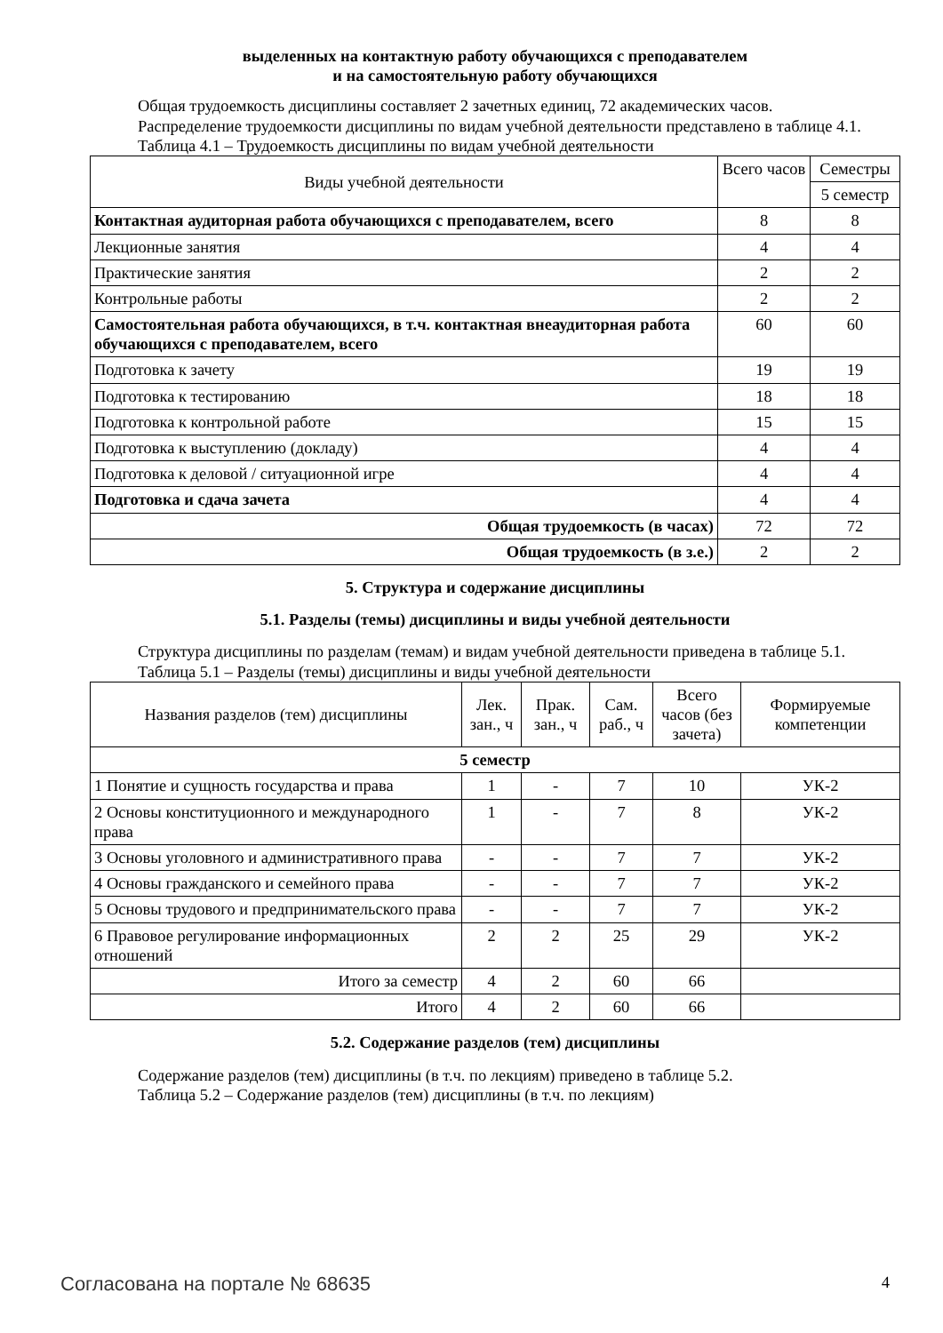выделенных на контактную работу обучающихся с преподавателем
и на самостоятельную работу обучающихся
Общая трудоемкость дисциплины составляет 2 зачетных единиц, 72 академических часов.
Распределение трудоемкости дисциплины по видам учебной деятельности представлено в таблице 4.1.
Таблица 4.1 – Трудоемкость дисциплины по видам учебной деятельности
| Виды учебной деятельности | Всего часов | Семестры |
| --- | --- | --- |
| | | 5 семестр |
| Контактная аудиторная работа обучающихся с преподавателем, всего | 8 | 8 |
| Лекционные занятия | 4 | 4 |
| Практические занятия | 2 | 2 |
| Контрольные работы | 2 | 2 |
| Самостоятельная работа обучающихся, в т.ч. контактная внеаудиторная работа обучающихся с преподавателем, всего | 60 | 60 |
| Подготовка к зачету | 19 | 19 |
| Подготовка к тестированию | 18 | 18 |
| Подготовка к контрольной работе | 15 | 15 |
| Подготовка к выступлению (докладу) | 4 | 4 |
| Подготовка к деловой / ситуационной игре | 4 | 4 |
| Подготовка и сдача зачета | 4 | 4 |
| Общая трудоемкость (в часах) | 72 | 72 |
| Общая трудоемкость (в з.е.) | 2 | 2 |
5. Структура и содержание дисциплины
5.1. Разделы (темы) дисциплины и виды учебной деятельности
Структура дисциплины по разделам (темам) и видам учебной деятельности приведена в таблице 5.1.
Таблица 5.1 – Разделы (темы) дисциплины и виды учебной деятельности
| Названия разделов (тем) дисциплины | Лек. зан., ч | Прак. зан., ч | Сам. раб., ч | Всего часов (без зачета) | Формируемые компетенции |
| --- | --- | --- | --- | --- | --- |
| 5 семестр | | | | | |
| 1 Понятие и сущность государства и права | 1 | - | 7 | 10 | УК-2 |
| 2 Основы конституционного и международного права | 1 | - | 7 | 8 | УК-2 |
| 3 Основы уголовного и административного права | - | - | 7 | 7 | УК-2 |
| 4 Основы гражданского и семейного права | - | - | 7 | 7 | УК-2 |
| 5 Основы трудового и предпринимательского права | - | - | 7 | 7 | УК-2 |
| 6 Правовое регулирование информационных отношений | 2 | 2 | 25 | 29 | УК-2 |
| Итого за семестр | 4 | 2 | 60 | 66 | |
| Итого | 4 | 2 | 60 | 66 | |
5.2. Содержание разделов (тем) дисциплины
Содержание разделов (тем) дисциплины (в т.ч. по лекциям) приведено в таблице 5.2.
Таблица 5.2 – Содержание разделов (тем) дисциплины (в т.ч. по лекциям)
Согласована на портале № 68635 4